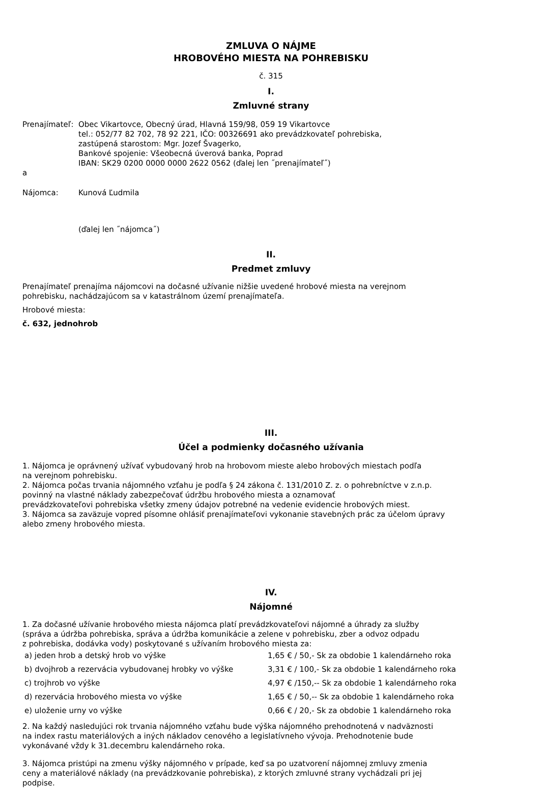ZMLUVA O NÁJME
HROBOVÉHO MIESTA NA POHREBISKU
č. 315
I.
Zmluvné strany
Prenajímateľ:
Obec Vikartovce, Obecný úrad, Hlavná 159/98, 059 19 Vikartovce
tel.: 052/77 82 702, 78 92 221, IČO: 00326691 ako prevádzkovateľ pohrebiska,
zastúpená starostom: Mgr. Jozef Švagerko,
Bankové spojenie: Všeobecná úverová banka, Poprad
IBAN: SK29 0200 0000 0000 2622 0562 (ďalej len ˝prenajímateľ˝)
a
Nájomca: Kunová Ľudmila
(ďalej len ˝nájomca˝)
II.
Predmet zmluvy
Prenajímateľ prenajíma nájomcovi na dočasné užívanie nižšie uvedené hrobové miesta na verejnom
pohrebisku, nachádzajúcom sa v katastrálnom území prenajímateľa.
Hrobové miesta:
č. 632, jednohrob
III.
Účel a podmienky dočasného užívania
1. Nájomca je oprávnený užívať vybudovaný hrob na hrobovom mieste alebo hrobových miestach podľa
na verejnom pohrebisku.
2. Nájomca počas trvania nájomného vzťahu je podľa § 24 zákona č. 131/2010 Z. z. o pohrebníctve v z.n.p.
povinný na vlastné náklady zabezpečovať údržbu hrobového miesta a oznamovať
prevádzkovateľovi pohrebiska všetky zmeny údajov potrebné na vedenie evidencie hrobových miest.
3. Nájomca sa zaväzuje vopred písomne ohlásiť prenajímateľovi vykonanie stavebných prác za účelom úpravy
alebo zmeny hrobového miesta.
IV.
Nájomné
1. Za dočasné užívanie hrobového miesta nájomca platí prevádzkovateľovi nájomné a úhrady za služby
(správa a údržba pohrebiska, správa a údržba komunikácie a zelene v pohrebisku, zber a odvoz odpadu
z pohrebiska, dodávka vody) poskytované s užívaním hrobového miesta za:
| a) jeden hrob a detský hrob vo výške | 1,65 € / 50,- Sk za obdobie 1 kalendárneho roka |
| b) dvojhrob a rezervácia vybudovanej hrobky vo výške | 3,31 € / 100,- Sk za obdobie 1 kalendárneho roka |
| c) trojhrob vo výške | 4,97 € /150,-- Sk za obdobie 1 kalendárneho roka |
| d) rezervácia hrobového miesta vo výške | 1,65 € / 50,-- Sk za obdobie 1 kalendárneho roka |
| e) uloženie urny vo výške | 0,66 € / 20,- Sk za obdobie 1 kalendárneho roka |
2. Na každý nasledujúci rok trvania nájomného vzťahu bude výška nájomného prehodnotená v nadväznosti
na index rastu materiálových a iných nákladov cenového a legislatívneho vývoja. Prehodnotenie bude
vykonávané vždy k 31.decembru kalendárneho roka.
3. Nájomca pristúpi na zmenu výšky nájomného v prípade, keď sa po uzatvorení nájomnej zmluvy zmenia
ceny a materiálové náklady (na prevádzkovanie pohrebiska), z ktorých zmluvné strany vychádzali pri jej
podpise.